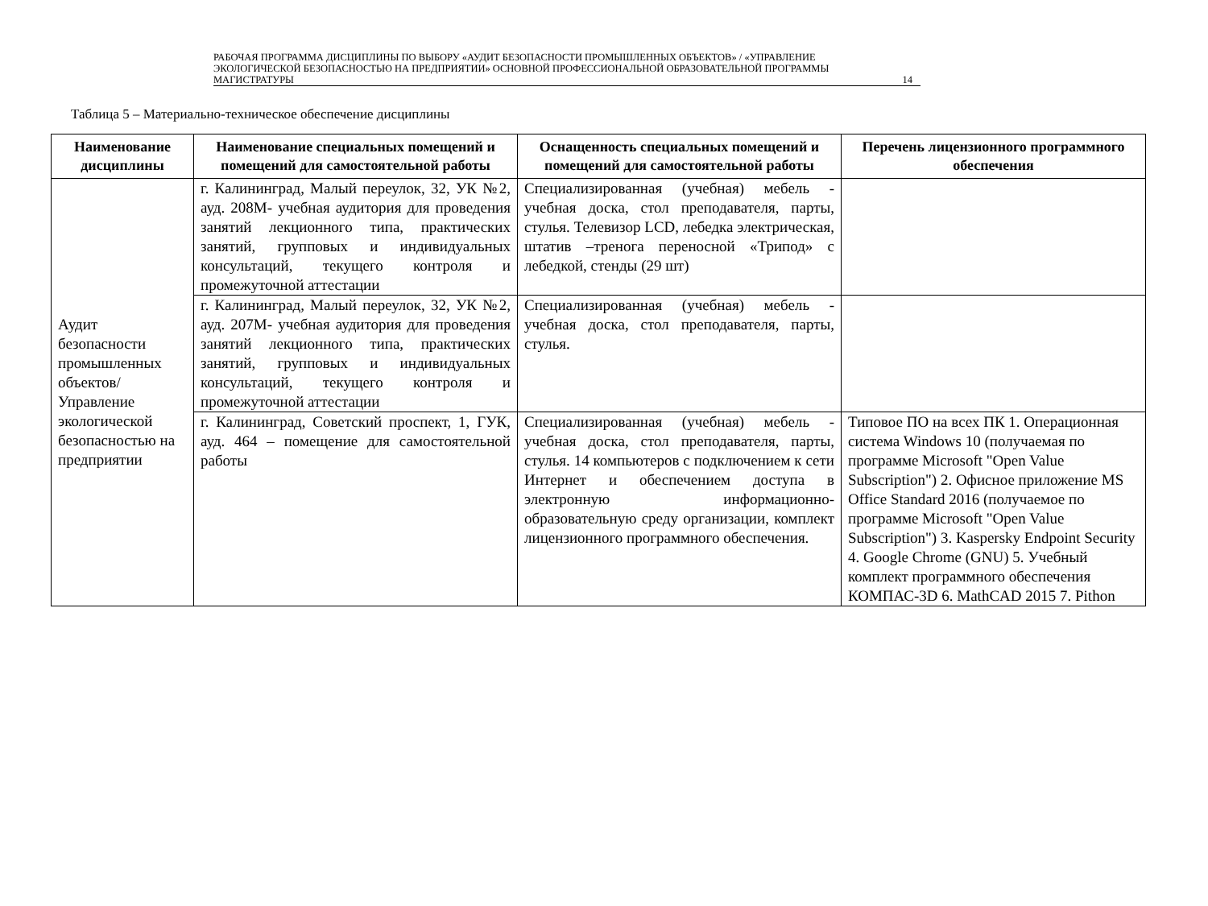РАБОЧАЯ ПРОГРАММА ДИСЦИПЛИНЫ ПО ВЫБОРУ «АУДИТ БЕЗОПАСНОСТИ ПРОМЫШЛЕННЫХ ОБЪЕКТОВ» / «УПРАВЛЕНИЕ ЭКОЛОГИЧЕСКОЙ БЕЗОПАСНОСТЬЮ НА ПРЕДПРИЯТИИ» ОСНОВНОЙ ПРОФЕССИОНАЛЬНОЙ ОБРАЗОВАТЕЛЬНОЙ ПРОГРАММЫ МАГИСТРАТУРЫ
14
Таблица 5 – Материально-техническое обеспечение дисциплины
| Наименование дисциплины | Наименование специальных помещений и помещений для самостоятельной работы | Оснащенность специальных помещений и помещений для самостоятельной работы | Перечень лицензионного программного обеспечения |
| --- | --- | --- | --- |
| Аудит безопасности промышленных объектов/ Управление экологической безопасностью на предприятии | г. Калининград, Малый переулок, 32, УК №2, ауд. 208М- учебная аудитория для проведения занятий лекционного типа, практических занятий, групповых и индивидуальных консультаций, текущего контроля и промежуточной аттестации | Специализированная (учебная) мебель - учебная доска, стол преподавателя, парты, стулья. Телевизор LCD, лебедка электрическая, штатив –тренога переносной «Трипод» с лебедкой, стенды (29 шт) | |
| | г. Калининград, Малый переулок, 32, УК №2, ауд. 207М- учебная аудитория для проведения занятий лекционного типа, практических занятий, групповых и индивидуальных консультаций, текущего контроля и промежуточной аттестации | Специализированная (учебная) мебель - учебная доска, стол преподавателя, парты, стулья. | |
| | г. Калининград, Советский проспект, 1, ГУК, ауд. 464 – помещение для самостоятельной работы | Специализированная (учебная) мебель - учебная доска, стол преподавателя, парты, стулья. 14 компьютеров с подключением к сети Интернет и обеспечением доступа в электронную информационно-образовательную среду организации, комплект лицензионного программного обеспечения. | Типовое ПО на всех ПК 1. Операционная система Windows 10 (получаемая по программе Microsoft "Open Value Subscription") 2. Офисное приложение MS Office Standard 2016 (получаемое по программе Microsoft "Open Value Subscription") 3. Kaspersky Endpoint Security 4. Google Chrome (GNU) 5. Учебный комплект программного обеспечения КОМПАС-3D 6. MathCAD 2015 7. Pithon |